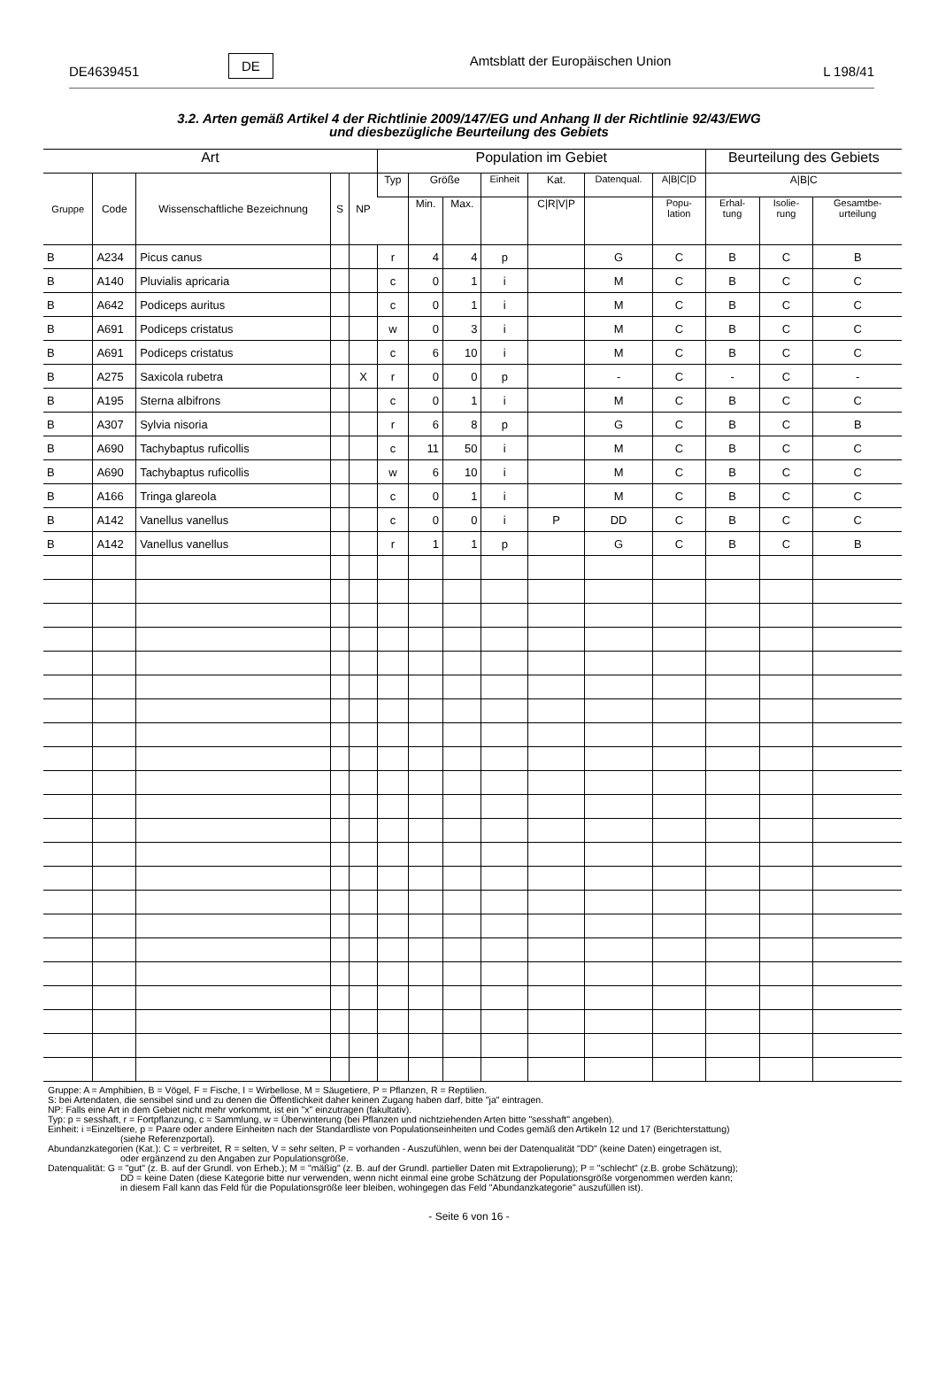DE4639451 DE Amtsblatt der Europäischen Union L 198/41
3.2. Arten gemäß Artikel 4 der Richtlinie 2009/147/EG und Anhang II der Richtlinie 92/43/EWG
und diesbezügliche Beurteilung des Gebiets
| Art | | | | | Population im Gebiet | | | | | | | Beurteilung des Gebiets | | |
| --- | --- | --- | --- | --- | --- | --- | --- | --- | --- | --- | --- | --- | --- | --- |
| Gruppe | Code | Wissenschaftliche Bezeichnung | S | NP | Typ | Größe | | Einheit | Kat. | Datenqual. | A/B/C/D | A/B/C | | |
| | | | | | | Min. | Max. | | C/R/V/P | | Popu- lation | Erhal- tung | Isolie- rung | Gesamtbe- urteilung |
| B | A234 | Picus canus | | | r | 4 | 4 | p | | G | C | B | C | B |
| B | A140 | Pluvialis apricaria | | | c | 0 | 1 | i | | M | C | B | C | C |
| B | A642 | Podiceps auritus | | | c | 0 | 1 | i | | M | C | B | C | C |
| B | A691 | Podiceps cristatus | | | w | 0 | 3 | i | | M | C | B | C | C |
| B | A691 | Podiceps cristatus | | | c | 6 | 10 | i | | M | C | B | C | C |
| B | A275 | Saxicola rubetra | | X | r | 0 | 0 | p | | - | C | - | C | - |
| B | A195 | Sterna albifrons | | | c | 0 | 1 | i | | M | C | B | C | C |
| B | A307 | Sylvia nisoria | | | r | 6 | 8 | p | | G | C | B | C | B |
| B | A690 | Tachybaptus ruficollis | | | c | 11 | 50 | i | | M | C | B | C | C |
| B | A690 | Tachybaptus ruficollis | | | w | 6 | 10 | i | | M | C | B | C | C |
| B | A166 | Tringa glareola | | | c | 0 | 1 | i | | M | C | B | C | C |
| B | A142 | Vanellus vanellus | | | c | 0 | 0 | i | P | DD | C | B | C | C |
| B | A142 | Vanellus vanellus | | | r | 1 | 1 | p | | G | C | B | C | B |
Gruppe: A = Amphibien, B = Vögel, F = Fische, I = Wirbellose, M = Säugetiere, P = Pflanzen, R = Reptilien.
S: bei Artendaten, die sensibel sind und zu denen die Öffentlichkeit daher keinen Zugang haben darf, bitte "ja" eintragen.
NP: Falls eine Art in dem Gebiet nicht mehr vorkommt, ist ein "x" einzutragen (fakultativ).
Typ: p = sesshaft, r = Fortpflanzung, c = Sammlung, w = Überwinterung (bei Pflanzen und nichtziehenden Arten bitte "sesshaft" angeben).
Einheit: i =Einzeltiere, p = Paare oder andere Einheiten nach der Standardliste von Populationseinheiten und Codes gemäß den Artikeln 12 und 17 (Berichterstattung)
(siehe Referenzportal).
Abundanzkategorien (Kat.): C = verbreitet, R = selten, V = sehr selten, P = vorhanden - Auszufühlen, wenn bei der Datenqualität "DD" (keine Daten) eingetragen ist,
oder ergänzend zu den Angaben zur Populationsgröße.
Datenqualität: G = "gut" (z. B. auf der Grundl. von Erheb.); M = "mäßig" (z. B. auf der Grundl. partieller Daten mit Extrapolierung); P = "schlecht" (z.B. grobe Schätzung);
DD = keine Daten (diese Kategorie bitte nur verwenden, wenn nicht einmal eine grobe Schätzung der Populationsgröße vorgenommen werden kann;
in diesem Fall kann das Feld für die Populationsgröße leer bleiben, wohingegen das Feld "Abundanzkategorie" auszufüllen ist).
- Seite 6 von 16 -